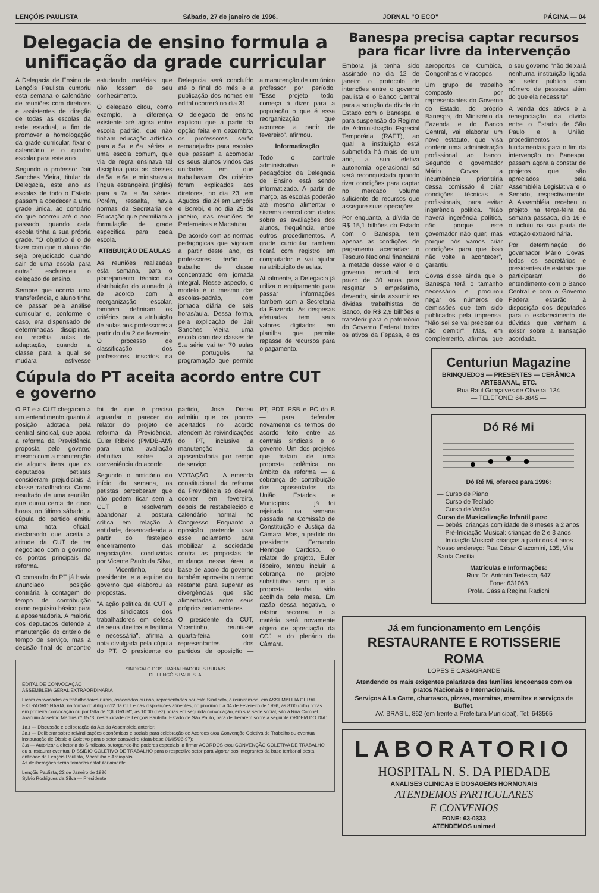LENÇÓIS PAULISTA Sábado, 27 de janeiro de 1996. JORNAL "O ECO" PÁGINA — 04
Delegacia de ensino formula a unificação da grade curricular
A Delegacia de Ensino de Lençóis Paulista cumpriu esta semana o calendário de reuniões com diretores e assistentes de direção de todas as escolas da rede estadual, a fim de promover a homologação da grade curricular, fixar o calendário e o quadro escolar para este ano.
Segundo o professor Jair Sanches Vieira, titular da Delegacia, este ano as escolas de todo o Estado passam a obedecer a uma grade única, ao contrário do que ocorreu até o ano passado, quando cada escola tinha a sua própria grade. "O objetivo é o de fazer com que o aluno não seja prejudicado quando sair de uma escola para outra", esclareceu o delegado de ensino.
Sempre que ocorria uma transferência, o aluno tinha de passar pela análise curricular e, conforme o caso, era dispensado de determinadas disciplinas, ou recebia aulas de adaptação, quando a classe para a qual se mudara estivesse estudando matérias que não fossem de seu conhecimento.
O delegado citou, como exemplo, a diferença existente até agora entre escola padrão, que não tinham educação artística para a 5a. e 6a. séries, e uma escola comum, que via de regra ensinava tal disciplina para as classes de 5a. e 6a. e ministrava a língua estrangeira (inglês) para a 7a. e 8a. séries. Porém, ressalta, havia normas da Secretaria de Educação que permitiam a formulação de grade específica para cada escola.
ATRIBUIÇÃO DE AULAS
As reuniões realizadas esta semana, para o planejamento técnico da distribuição do alunado já de acordo com a reorganização escolar, também definiram os critérios para a atribuição de aulas aos professores a partir do dia 2 de fevereiro. O processo de classificação dos professores inscritos na Delegacia será concluído até o final do mês e a publicação dos nomes em edital ocorrerá no dia 31.
O delegado de ensino explicou que a partir da opção feita em dezembro, os professores serão remanejados para escolas que passam a acomodar os seus alunos vindos das unidades em que trabalhavam. Os critérios foram explicados aos diretores, no dia 23, em Agudos, dia 24 em Lençóis e Borebi, e no dia 25 de janeiro, nas reuniões de Pederneiras e Macatuba.
De acordo com as normas pedagógicas que vigoram a partir deste ano, os professores terão o trabalho de classe concentrado em jornada integral. Nesse aspecto, o modelo é o mesmo das escolas-padrão, com jornada diária de seis horas/aula. Dessa forma, pela explicação de Jair Sanches Vieira, uma escola com dez classes de 5.a série vai ter 70 aulas de português na programação que permite a manutenção de um único professor por período. "Esse projeto todo, começa à dizer para a população o que é essa reorganização que acontece a partir de fevereiro", afirmou.
Informatização
Todo o controle administrativo e pedagógico da Delegacia de Ensino está sendo informatizado. A partir de março, as escolas poderão até mesmo alimentar o sistema central com dados sobre as avaliações dos alunos, frequência, entre outros procedimentos. A grade curricular também ficará com registro em computador e vai ajudar na atribuição de aulas.
Atualmente, a Delegacia já utiliza o equipamento para passar informações também com a Secretaria da Fazenda. As despesas efetuadas tem seus valores digitados em planilha que permite repasse de recursos para o pagamento.
Cúpula do PT aceita acordo entre CUT e governo
O PT e a CUT chegaram a um entendimento quanto à posição adotada pela central sindical, que apóia a reforma da Previdência proposta pelo governo mesmo com a manutenção de alguns itens que os deputados petistas consideram prejudiciais à classe trabalhadora. Como resultado de uma reunião, que durou cerca de cinco horas, no último sábado, a cúpula do partido emitiu uma nota oficial, declarando que aceita a atitude da CUT de ter negociado com o governo os pontos principais da reforma.
O comando do PT já havia anunciado posição contrária à contagem do tempo de contribuição como requisito básico para a aposentadoria. A maioria dos deputados defende a manutenção do critério de tempo de serviço, mas a decisão final do encontro foi de que é preciso aguardar o parecer do relator do projeto de reforma da Previdência, Euler Ribeiro (PMDB-AM) para uma avaliação definitiva sobre a conveniência do acordo.
Segundo o noticiário do início da semana, os petistas perceberam que não podem ficar sem a CUT e resolveram abandonar a postura crítica em relação à entidade, desencadeada a partir do festejado encerramento das negociações conduzidas por Vicente Paulo da Silva, o Vicentinho, seu presidente, e a equipe do governo que elaborou as propostas.
"A ação política da CUT e dos sindicatos dos trabalhadores em defesa de seus direitos é legítima e necessária", afirma a nota divulgada pela cúpula do PT. O presidente do partido, José Dirceu admitiu que os pontos acertados no acordo atendem às reivindicações do PT, inclusive a manutenção da aposentadoria por tempo de serviço.
VOTAÇÃO — A emenda constitucional da reforma da Previdência só deverá ocorrer em fevereiro, depois de restabelecido o calendário normal no Congresso. Enquanto a oposição pretende usar esse adiamento para mobilizar a sociedade contra as propostas de mudança nessa área, a base de apoio do governo também aproveita o tempo restante para superar as divergências que são alimentadas entre seus próprios parlamentares.
O presidente da CUT, Vicentinho, reuniu-se quarta-feira com representantes dos partidos de oposição — PT, PDT, PSB e PC do B — para defender novamente os termos do acordo feito entre as centrais sindicais e o governo. Um dos projetos que tratam de uma proposta polêmica no âmbito da reforma — a cobrança de contribuição dos aposentados da União, Estados e Municípios — já foi rejeitada na semana passada, na Comissão de Constituição e Justiça da Câmara. Mas, a pedido do presidente Fernando Henrique Cardoso, o relator do projeto, Euler Ribeiro, tentou incluir a cobrança no projeto substitutivo sem que a proposta tenha sido acolhida pela mesa. Em razão dessa negativa, o relator recorreu e a matéria será novamente objeto de apreciação da CCJ e do plenário da Câmara.
SINDICATO DOS TRABALHADORES RURAIS
DE LENÇÓIS PAULISTA
EDITAL DE CONVOCAÇÃO
ASSEMBLEIA GERAL EXTRAORDINARIA
Ficam convocados os trabalhadores rurais, associados ou não, representados por este Sindicato, à reunirem-se, em ASSEMBLEIA GERAL EXTRAORDINARIA, na forma do Artigo 612 da CLT e nas disposições atinentes, no próximo dia 04 de Fevereiro de 1996, às 8:00 (oito) horas em primeira convocação ou por falta de "QUORUM", às 10:00 (dez) horas em segunda convocação, em sua sede social, sito à Rua Coronel Joaquim Anselmo Martins nº 1573, nesta cidade de Lençóis Paulista, Estado de São Paulo, para deliberarem sobre a seguinte ORDEM DO DIA:
1a.) — Discussão e deliberação da Ata da Assembleia anterior;
2a.) — Deliberar sobre reivindicações econômicas e sociais para celebração de Acordos e/ou Convenção Coletiva de Trabalho ou eventual instauração de Dissidio Coletivo para o setor canavieiro (data-base 01/05/96-97);
3.a — Autorizar a diretoria do Sindicato, outorgando-lhe poderes especiais, a firmar ACORDOS e/ou CONVENÇÃO COLETIVA DE TRABALHO ou a instaurar eventual DISSIDIO COLETIVO DE TRABALHO para o respectivo setor para vigorar aos integrantes da base territorial desta entidade de Lençóis Paulista, Macatuba e Areiópolis.
As deliberações serão tomadas estatutariamente.
Lençóis Paulista, 22 de Janeiro de 1996
Sylvio Rodrigues da Silva — Presidente
Banespa precisa captar recursos para ficar livre da intervenção
Embora já tenha sido assinado no dia 12 de janeiro o protocolo de intenções entre o governo paulista e o Banco Central para a solução da dívida do Estado com o Banespa, e para suspensão do Regime de Administração Especial Temporária (RAET), ao qual a instituição está submetida há mais de um ano, a sua efetiva autonomia operacional só será reconquistada quando tiver condições para captar no mercado volume suficiente de recursos que assegure suas operações.
Por enquanto, a dívida de R$ 15,1 bilhões do Estado com o Banespa, tem apenas as condições de pagamento acertadas: o Tesouro Nacional financiará a metade desse valor e o governo estadual terá prazo de 30 anos para resgatar o empréstimo, devendo, ainda assumir as dívidas trabalhistas do Banco, de R$ 2,9 bilhões e transferir para o patrimônio do Governo Federal todos os ativos da Fepasa, e os aeroportos de Cumbica, Congonhas e Viracopos.
Um grupo de trabalho composto por representantes do Governo do Estado, do próprio Banespa, do Ministério da Fazenda e do Banco Central, vai elaborar um novo estatuto, que visa conferir uma administração profissional ao banco. Segundo o governador Mário Covas, a incumbência prioritária dessa comissão é criar condições técnicas e profissionais, para evitar ingerência política. "Não haverá ingerência política, não porque este governador não quer, mas porque nós vamos criar condições para que isso não volte a acontecer", garantiu.
Covas disse ainda que o Banespa terá o tamanho necessário e procurou negar os números de demissões que tem sido publicados pela imprensa. "Não sei se vai precisar ou não demitir". Mas, em complemento, afirmou que o seu governo "não deixará nenhuma instituição ligada ao setor público com número de pessoas além do que ela necessite".
A venda dos ativos e a renegociação da dívida entre o Estado de São Paulo e a União, procedimentos fundamentais para o fim da intervenção no Banespa, passam agora a constar de projetos que são apreciados pela Assembléia Legislativa e o Senado, respectivamente. A Assembléia recebeu o projeto na terça-feira da semana passada, dia 16 e o incluiu na sua pauta de votação extraordinária.
Por determinação do governador Mário Covas, todos os secretários e presidentes de estatais que participaram do entendimento com o Banco Central e com o Governo Federal estarão à disposição dos deputados para o esclarecimento de dúvidas que venham a existir sobre a transação acordada.
Centuriun Magazine
BRINQUEDOS — PRESENTES — CERÂMICA ARTESANAL, ETC.
Rua Raul Gonçalves de Oliveira, 134
— TELEFONE: 64-3845 —
Dó Ré Mi
Dó Ré Mi, oferece para 1996:
— Curso de Piano
— Curso de Teclado
— Curso de Violão
Curso de Musicalização Infantil para:
— bebês: crianças com idade de 8 meses a 2 anos
— Pré-Iniciação Musical: crianças de 2 e 3 anos
— Iniciação Musical: crianças a partir dos 4 anos.
Nosso endereço: Rua César Giacomini, 135, Vila Santa Cecília.
Matrículas e Informações:
Rua: Dr. Antonio Tedesco, 647
Fone: 631063
Profa. Cássia Regina Radichi
Já em funcionamento em Lençóis
RESTAURANTE E ROTISSERIE ROMA
LOPES E CASAGRANDE
Atendendo os mais exigentes paladares das famílias lençoenses com os pratos Nacionais e Internacionais.
Serviços A La Carte, churrasco, pizzas, marmitas, marmitex e serviços de Buffet.
AV. BRASIL, 862 (em frente a Prefeitura Municipal), Tel: 643565
LABORATORIO
HOSPITAL N. S. DA PIEDADE
ANALISES CLINICAS E DOSAGENS HORMONAIS
ATENDEMOS PARTICULARES
E CONVENIOS
FONE: 63-0333
ATENDEMOS unimed